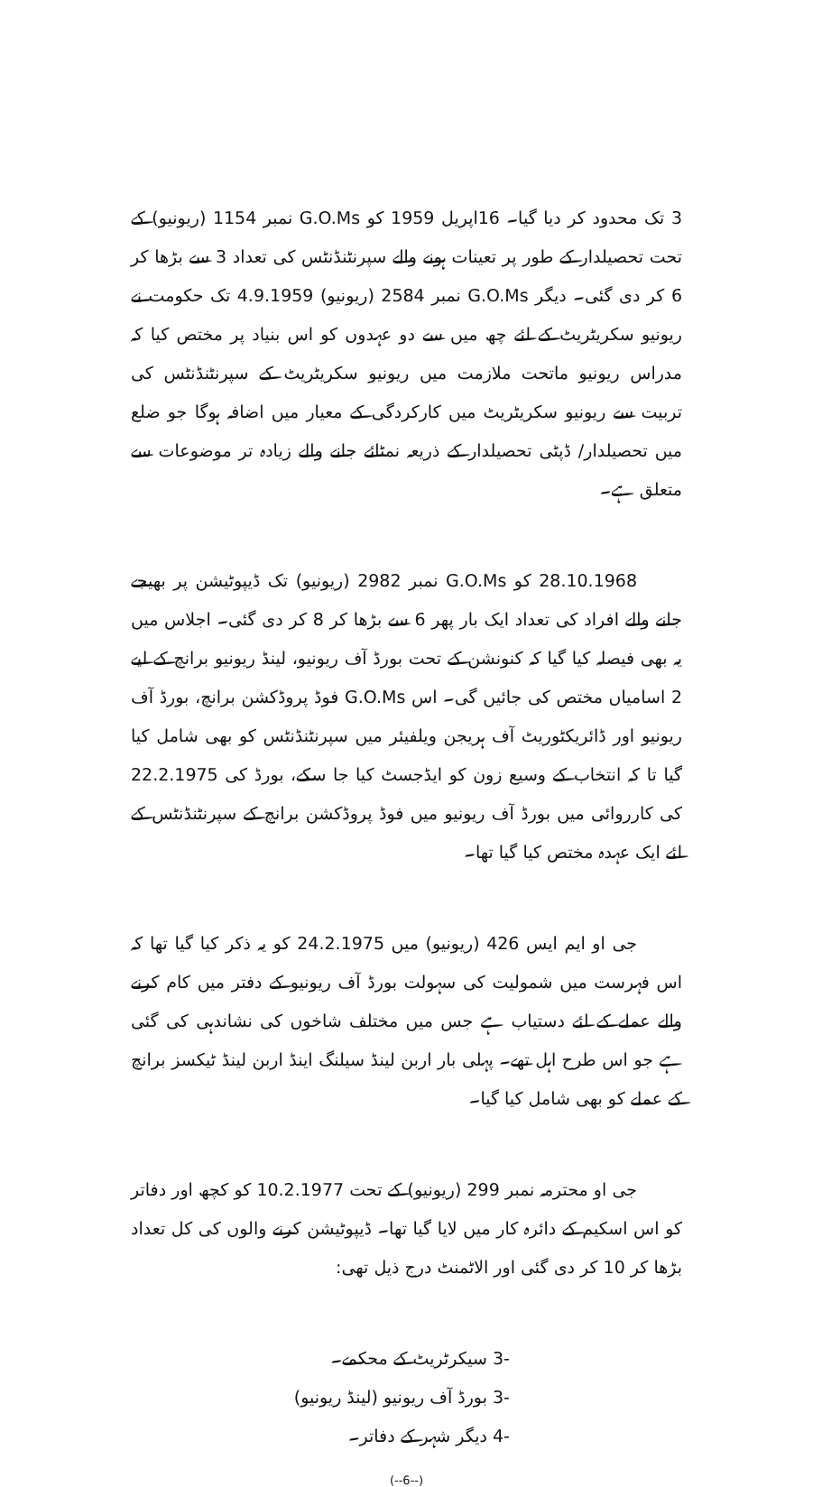3 تک محدود کر دیا گیا۔ 16اپریل 1959 کو G.O.Ms نمبر 1154 (ریونیو) کے تحت تحصیلدار کے طور پر تعینات ہونے والے سپرنٹنڈنٹس کی تعداد 3 سے بڑھا کر 6 کر دی گئی۔ دیگر G.O.Ms نمبر 2584 (ریونیو) 4.9.1959 تک حکومت نے ریونیو سکریٹریٹ کے لئے چھ میں سے دو عہدوں کو اس بنیاد پر مختص کیا کہ مدراس ریونیو ماتحت ملازمت میں ریونیو سکریٹریٹ کے سپرنٹنڈنٹس کی تربیت سے ریونیو سکریٹریٹ میں کارکردگی کے معیار میں اضافہ ہوگا جو ضلع میں تحصیلدار/ ڈپٹی تحصیلدار کے ذریعہ نمٹائے جانے والے زیادہ تر موضوعات سے متعلق ہے۔
28.10.1968 کو G.O.Ms نمبر 2982 (ریونیو) تک ڈیپوٹیشن پر بھیجے جانے والے افراد کی تعداد ایک بار پھر 6 سے بڑھا کر 8 کر دی گئی۔ اجلاس میں یہ بھی فیصلہ کیا گیا کہ کنونشن کے تحت بورڈ آف ریونیو، لینڈ ریونیو برانچ کے لیے 2 اسامیاں مختص کی جائیں گی۔ اس G.O.Ms فوڈ پروڈکشن برانچ، بورڈ آف ریونیو اور ڈائریکٹوریٹ آف ہریجن ویلفیئر میں سپرنٹنڈنٹس کو بھی شامل کیا گیا تا کہ انتخاب کے وسیع زون کو ایڈجسٹ کیا جا سکے، بورڈ کی 22.2.1975 کی کارروائی میں بورڈ آف ریونیو میں فوڈ پروڈکشن برانچ کے سپرنٹنڈنٹس کے لئے ایک عہدہ مختص کیا گیا تھا۔
جی او ایم ایس 426 (ریونیو) میں 24.2.1975 کو یہ ذکر کیا گیا تھا کہ اس فہرست میں شمولیت کی سہولت بورڈ آف ریونیو کے دفتر میں کام کرنے والے عملے کے لئے دستیاب ہے جس میں مختلف شاخوں کی نشاندہی کی گئی ہے جو اس طرح اہل تھے۔ پہلی بار اربن لینڈ سیلنگ اینڈ اربن لینڈ ٹیکسز برانچ کے عملے کو بھی شامل کیا گیا۔
جی او محترمہ نمبر 299 (ریونیو) کے تحت 10.2.1977 کو کچھ اور دفاتر کو اس اسکیم کے دائرہ کار میں لایا گیا تھا۔ ڈیپوٹیشن کرنے والوں کی کل تعداد بڑھا کر 10 کر دی گئی اور الاٹمنٹ درج ذیل تھی:
3- سیکرٹریٹ کے محکمے۔
3- بورڈ آف ریونیو (لینڈ ریونیو)
4- دیگر شہر کے دفاتر۔
(--6--)